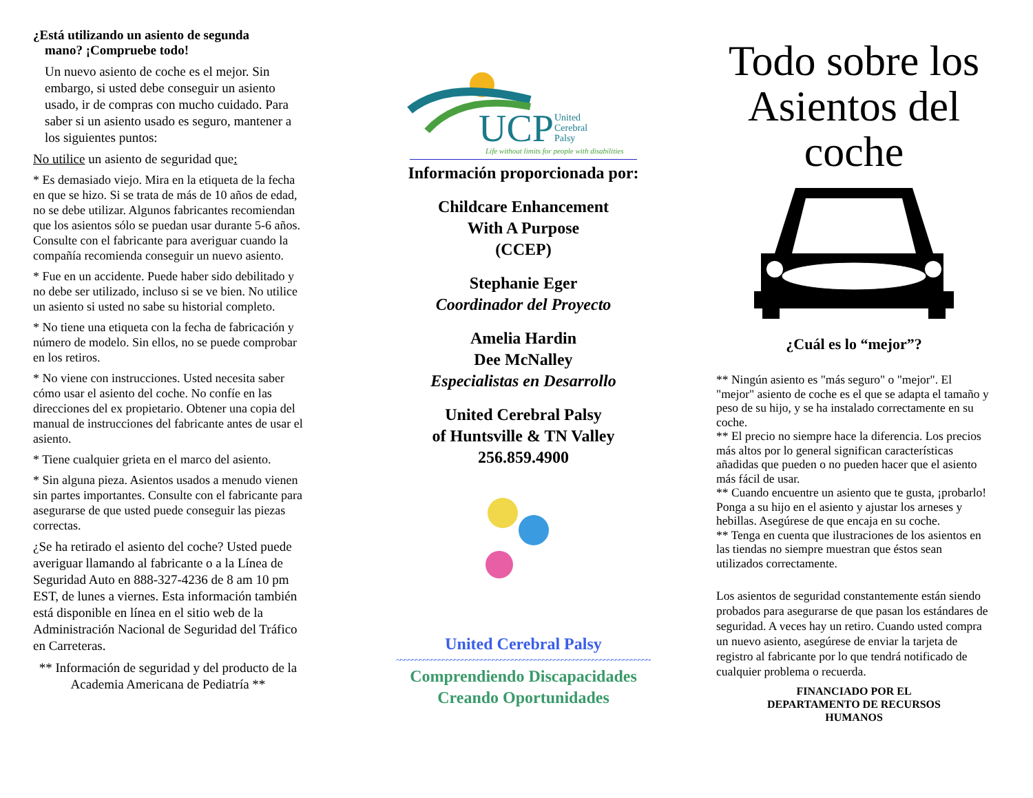¿Está utilizando un asiento de segunda
mano? ¡Compruebe todo!
Un nuevo asiento de coche es el mejor. Sin embargo, si usted debe conseguir un asiento usado, ir de compras con mucho cuidado. Para saber si un asiento usado es seguro, mantener a los siguientes puntos:
No utilice un asiento de seguridad que:
* Es demasiado viejo. Mira en la etiqueta de la fecha en que se hizo. Si se trata de más de 10 años de edad, no se debe utilizar. Algunos fabricantes recomiendan que los asientos sólo se puedan usar durante 5-6 años. Consulte con el fabricante para averiguar cuando la compañía recomienda conseguir un nuevo asiento.
* Fue en un accidente. Puede haber sido debilitado y no debe ser utilizado, incluso si se ve bien. No utilice un asiento si usted no sabe su historial completo.
* No tiene una etiqueta con la fecha de fabricación y número de modelo. Sin ellos, no se puede comprobar en los retiros.
* No viene con instrucciones. Usted necesita saber cómo usar el asiento del coche. No confíe en las direcciones del ex propietario. Obtener una copia del manual de instrucciones del fabricante antes de usar el asiento.
* Tiene cualquier grieta en el marco del asiento.
* Sin alguna pieza. Asientos usados a menudo vienen sin partes importantes. Consulte con el fabricante para asegurarse de que usted puede conseguir las piezas correctas.
¿Se ha retirado el asiento del coche? Usted puede averiguar llamando al fabricante o a la Línea de Seguridad Auto en 888-327-4236 de 8 am 10 pm EST, de lunes a viernes. Esta información también está disponible en línea en el sitio web de la Administración Nacional de Seguridad del Tráfico en Carreteras.
** Información de seguridad y del producto de la Academia Americana de Pediatría **
UCP
United
Cerebral
Palsy
Life without limits for people with disabilities
Información proporcionada por:
Childcare Enhancement
With A Purpose
(CCEP)
Stephanie Eger
Coordinador del Proyecto
Amelia Hardin
Dee McNalley
Especialistas en Desarrollo
United Cerebral Palsy
of Huntsville & TN Valley
256.859.4900
United Cerebral Palsy
~~~~~~~~~~~~~~~~~~~~~~~~~~~~~~~~~~~~~~~~~~~~~~~~~~~~~~~~~~~~~~~~~~~~~~~~~~
Comprendiendo Discapacidades
Creando Oportunidades
Todo sobre los Asientos del coche
¿Cuál es lo “mejor”?
** Ningún asiento es "más seguro" o "mejor". El "mejor" asiento de coche es el que se adapta el tamaño y peso de su hijo, y se ha instalado correctamente en su coche.
** El precio no siempre hace la diferencia. Los precios más altos por lo general significan características añadidas que pueden o no pueden hacer que el asiento más fácil de usar.
** Cuando encuentre un asiento que te gusta, ¡probarlo! Ponga a su hijo en el asiento y ajustar los arneses y hebillas. Asegúrese de que encaja en su coche.
** Tenga en cuenta que ilustraciones de los asientos en las tiendas no siempre muestran que éstos sean utilizados correctamente.
Los asientos de seguridad constantemente están siendo probados para asegurarse de que pasan los estándares de seguridad. A veces hay un retiro. Cuando usted compra un nuevo asiento, asegúrese de enviar la tarjeta de registro al fabricante por lo que tendrá notificado de cualquier problema o recuerda.
FINANCIADO POR EL
DEPARTAMENTO DE RECURSOS
HUMANOS